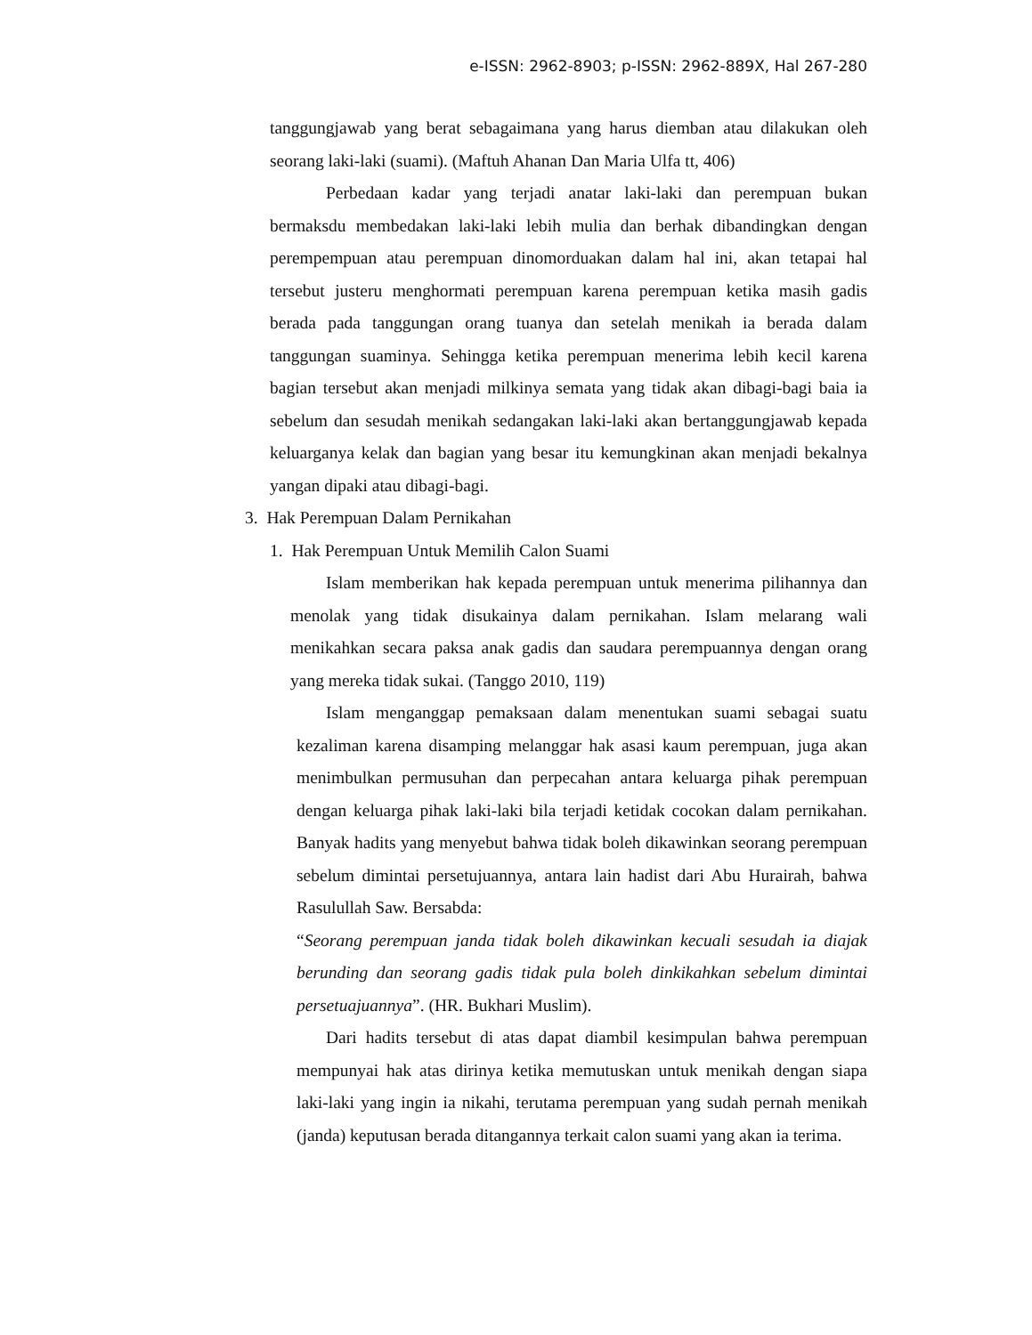e-ISSN: 2962-8903; p-ISSN: 2962-889X, Hal 267-280
tanggungjawab yang berat sebagaimana yang harus diemban atau dilakukan oleh seorang laki-laki (suami). (Maftuh Ahanan Dan Maria Ulfa tt, 406)
Perbedaan kadar yang terjadi anatar laki-laki dan perempuan bukan bermaksdu membedakan laki-laki lebih mulia dan berhak dibandingkan dengan perempempuan atau perempuan dinomorduakan dalam hal ini, akan tetapai hal tersebut justeru menghormati perempuan karena perempuan ketika masih gadis berada pada tanggungan orang tuanya dan setelah menikah ia berada dalam tanggungan suaminya. Sehingga ketika perempuan menerima lebih kecil karena bagian tersebut akan menjadi milkinya semata yang tidak akan dibagi-bagi baia ia sebelum dan sesudah menikah sedangakan laki-laki akan bertanggungjawab kepada keluarganya kelak dan bagian yang besar itu kemungkinan akan menjadi bekalnya yangan dipaki atau dibagi-bagi.
3. Hak Perempuan Dalam Pernikahan
1. Hak Perempuan Untuk Memilih Calon Suami
Islam memberikan hak kepada perempuan untuk menerima pilihannya dan menolak yang tidak disukainya dalam pernikahan. Islam melarang wali menikahkan secara paksa anak gadis dan saudara perempuannya dengan orang yang mereka tidak sukai. (Tanggo 2010, 119)
Islam menganggap pemaksaan dalam menentukan suami sebagai suatu kezaliman karena disamping melanggar hak asasi kaum perempuan, juga akan menimbulkan permusuhan dan perpecahan antara keluarga pihak perempuan dengan keluarga pihak laki-laki bila terjadi ketidak cocokan dalam pernikahan. Banyak hadits yang menyebut bahwa tidak boleh dikawinkan seorang perempuan sebelum dimintai persetujuannya, antara lain hadist dari Abu Hurairah, bahwa Rasulullah Saw. Bersabda:
“Seorang perempuan janda tidak boleh dikawinkan kecuali sesudah ia diajak berunding dan seorang gadis tidak pula boleh dinkikahkan sebelum dimintai persetuajuannya”. (HR. Bukhari Muslim).
Dari hadits tersebut di atas dapat diambil kesimpulan bahwa perempuan mempunyai hak atas dirinya ketika memutuskan untuk menikah dengan siapa laki-laki yang ingin ia nikahi, terutama perempuan yang sudah pernah menikah (janda) keputusan berada ditangannya terkait calon suami yang akan ia terima.